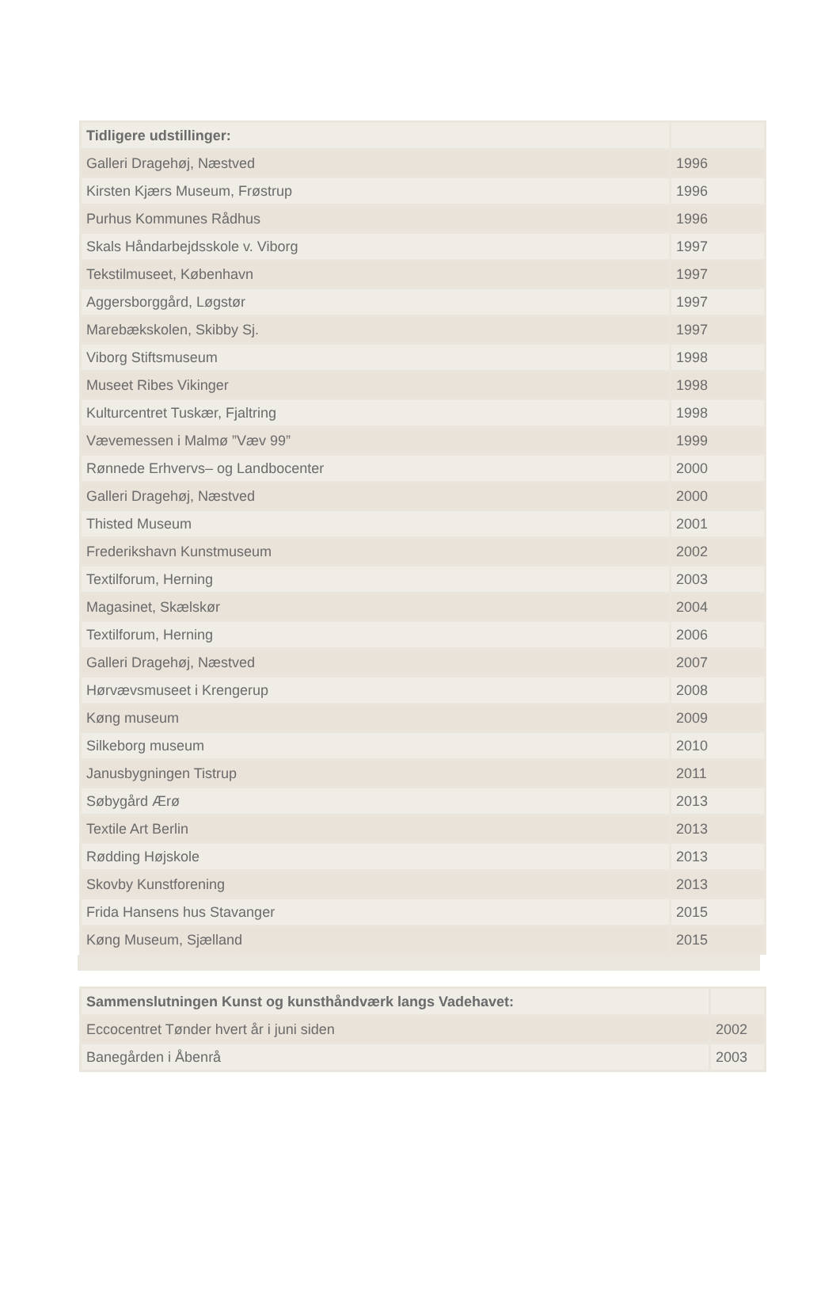| Tidligere udstillinger: | |
| --- | --- |
| Galleri Dragehøj, Næstved | 1996 |
| Kirsten Kjærs Museum, Frøstrup | 1996 |
| Purhus Kommunes Rådhus | 1996 |
| Skals Håndarbejdsskole v. Viborg | 1997 |
| Tekstilmuseet, København | 1997 |
| Aggersborggård, Løgstør | 1997 |
| Marebækskolen, Skibby Sj. | 1997 |
| Viborg Stiftsmuseum | 1998 |
| Museet Ribes Vikinger | 1998 |
| Kulturcentret Tuskær, Fjaltring | 1998 |
| Vævemessen i Malmø ”Væv 99” | 1999 |
| Rønnede Erhvervs– og Landbocenter | 2000 |
| Galleri Dragehøj, Næstved | 2000 |
| Thisted Museum | 2001 |
| Frederikshavn Kunstmuseum | 2002 |
| Textilforum, Herning | 2003 |
| Magasinet, Skælskør | 2004 |
| Textilforum, Herning | 2006 |
| Galleri Dragehøj, Næstved | 2007 |
| Hørvævsmuseet i Krengerup | 2008 |
| Køng museum | 2009 |
| Silkeborg museum | 2010 |
| Janusbygningen Tistrup | 2011 |
| Søbygård Ærø | 2013 |
| Textile Art Berlin | 2013 |
| Rødding Højskole | 2013 |
| Skovby Kunstforening | 2013 |
| Frida Hansens hus Stavanger | 2015 |
| Køng Museum, Sjælland | 2015 |
| Sammenslutningen Kunst og kunsthåndværk langs Vadehavet: | |
| --- | --- |
| Eccocentret Tønder hvert år i juni siden | 2002 |
| Banegården i Åbenrå | 2003 |